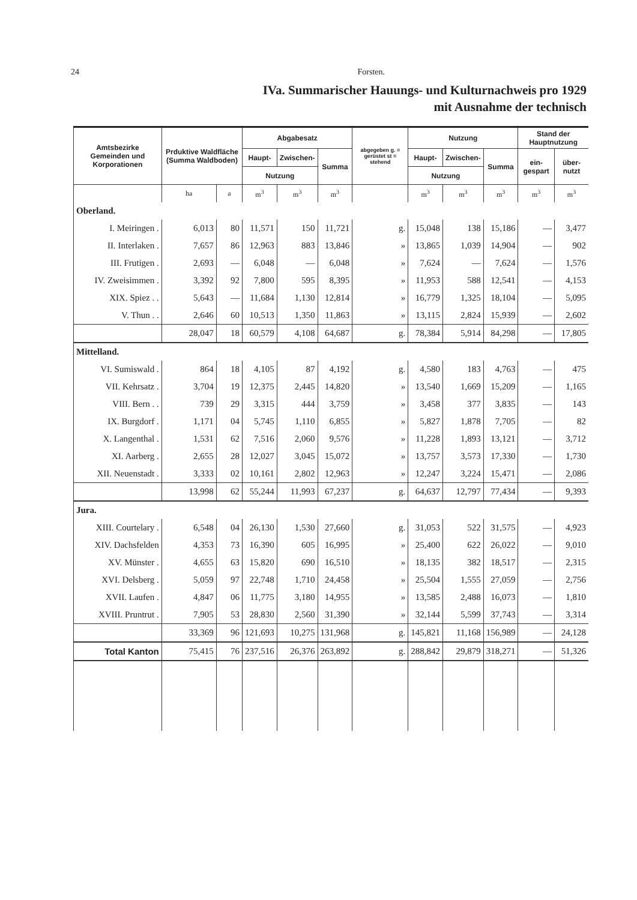24 Forsten.
IVa. Summarischer Hauungs- und Kulturnachweis pro 1929
mit Ausnahme der technisch
| Amtsbezirke Gemeinden und Korporationen | Prduktive Waldfläche (Summa Waldboden) | | Abgabesatz | | | abgegeben g. = gerüstet st = stehend | Nutzung | | | Stand der Hauptnutzung | |
| --- | --- | --- | --- | --- | --- | --- | --- | --- | --- | --- | --- |
| | | | Haupt- | Zwischen- | Summa | | Haupt- | Zwischen- | Summa | ein-gespart | über-nutzt |
| | | | Nutzung | | | | Nutzung | | | | |
| | ha | a | m<sup>3</sup> | m<sup>3</sup> | m<sup>3</sup> | | m<sup>3</sup> | m<sup>3</sup> | m<sup>3</sup> | m<sup>3</sup> | m<sup>3</sup> |
| Oberland. | | | | | | | | | | | |
| I. Meiringen . | 6,013 | 80 | 11,571 | 150 | 11,721 | g. | 15,048 | 138 | 15,186 | — | 3,477 |
| II. Interlaken . | 7,657 | 86 | 12,963 | 883 | 13,846 | » | 13,865 | 1,039 | 14,904 | — | 902 |
| III. Frutigen . | 2,693 | — | 6,048 | — | 6,048 | » | 7,624 | — | 7,624 | — | 1,576 |
| IV. Zweisimmen . | 3,392 | 92 | 7,800 | 595 | 8,395 | » | 11,953 | 588 | 12,541 | — | 4,153 |
| XIX. Spiez . . | 5,643 | — | 11,684 | 1,130 | 12,814 | » | 16,779 | 1,325 | 18,104 | — | 5,095 |
| V. Thun . . | 2,646 | 60 | 10,513 | 1,350 | 11,863 | » | 13,115 | 2,824 | 15,939 | — | 2,602 |
| | 28,047 | 18 | 60,579 | 4,108 | 64,687 | g. | 78,384 | 5,914 | 84,298 | — | 17,805 |
| Mittelland. | | | | | | | | | | | |
| VI. Sumiswald . | 864 | 18 | 4,105 | 87 | 4,192 | g. | 4,580 | 183 | 4,763 | — | 475 |
| VII. Kehrsatz . | 3,704 | 19 | 12,375 | 2,445 | 14,820 | » | 13,540 | 1,669 | 15,209 | — | 1,165 |
| VIII. Bern . . | 739 | 29 | 3,315 | 444 | 3,759 | » | 3,458 | 377 | 3,835 | — | 143 |
| IX. Burgdorf . | 1,171 | 04 | 5,745 | 1,110 | 6,855 | » | 5,827 | 1,878 | 7,705 | — | 82 |
| X. Langenthal . | 1,531 | 62 | 7,516 | 2,060 | 9,576 | » | 11,228 | 1,893 | 13,121 | — | 3,712 |
| XI. Aarberg . | 2,655 | 28 | 12,027 | 3,045 | 15,072 | » | 13,757 | 3,573 | 17,330 | — | 1,730 |
| XII. Neuenstadt . | 3,333 | 02 | 10,161 | 2,802 | 12,963 | » | 12,247 | 3,224 | 15,471 | — | 2,086 |
| | 13,998 | 62 | 55,244 | 11,993 | 67,237 | g. | 64,637 | 12,797 | 77,434 | — | 9,393 |
| Jura. | | | | | | | | | | | |
| XIII. Courtelary . | 6,548 | 04 | 26,130 | 1,530 | 27,660 | g. | 31,053 | 522 | 31,575 | — | 4,923 |
| XIV. Dachsfelden | 4,353 | 73 | 16,390 | 605 | 16,995 | » | 25,400 | 622 | 26,022 | — | 9,010 |
| XV. Münster . | 4,655 | 63 | 15,820 | 690 | 16,510 | » | 18,135 | 382 | 18,517 | — | 2,315 |
| XVI. Delsberg . | 5,059 | 97 | 22,748 | 1,710 | 24,458 | » | 25,504 | 1,555 | 27,059 | — | 2,756 |
| XVII. Laufen . | 4,847 | 06 | 11,775 | 3,180 | 14,955 | » | 13,585 | 2,488 | 16,073 | — | 1,810 |
| XVIII. Pruntrut . | 7,905 | 53 | 28,830 | 2,560 | 31,390 | » | 32,144 | 5,599 | 37,743 | — | 3,314 |
| | 33,369 | 96 | 121,693 | 10,275 | 131,968 | g. | 145,821 | 11,168 | 156,989 | — | 24,128 |
| Total Kanton | 75,415 | 76 | 237,516 | 26,376 | 263,892 | g. | 288,842 | 29,879 | 318,271 | — | 51,326 |